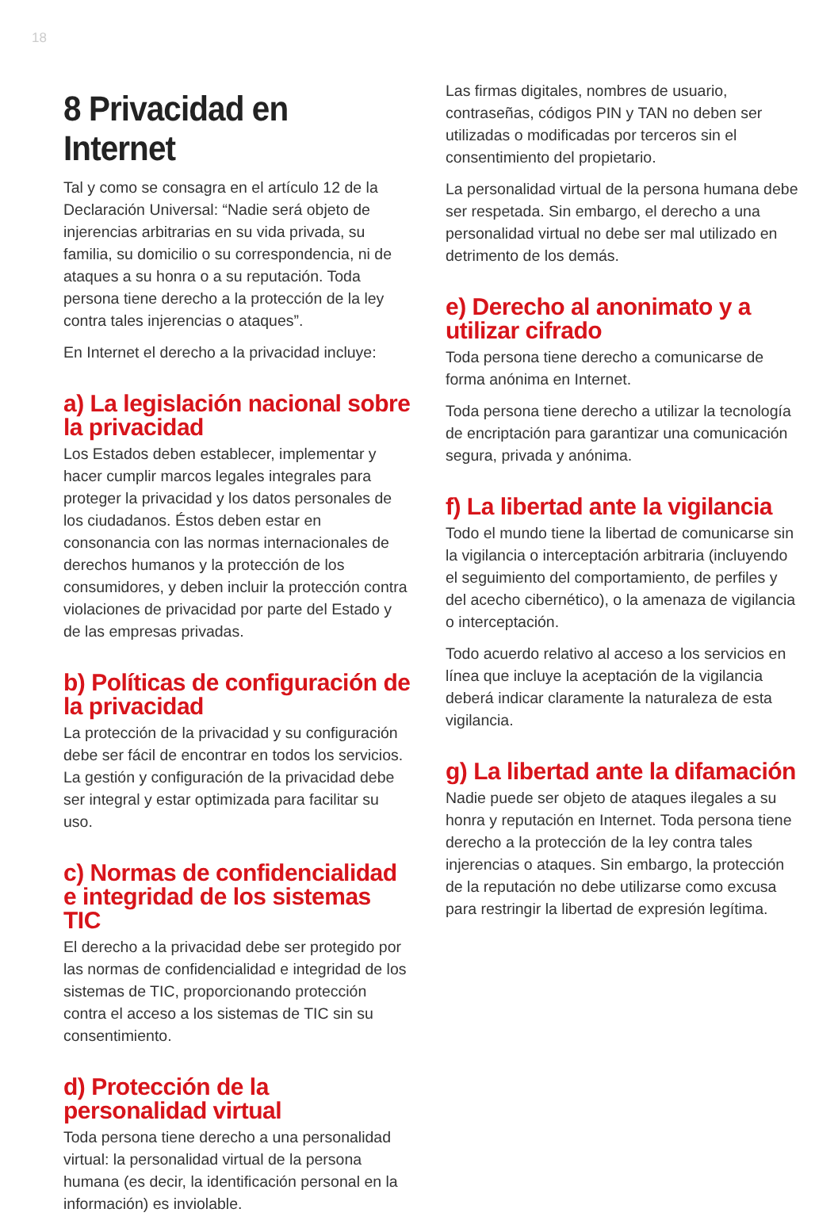18
8 Privacidad en Internet
Tal y como se consagra en el artículo 12 de la Declaración Universal: “Nadie será objeto de injerencias arbitrarias en su vida privada, su familia, su domicilio o su correspondencia, ni de ataques a su honra o a su reputación. Toda persona tiene derecho a la protección de la ley contra tales injerencias o ataques”.
En Internet el derecho a la privacidad incluye:
a) La legislación nacional sobre la privacidad
Los Estados deben establecer, implementar y hacer cumplir marcos legales integrales para proteger la privacidad y los datos personales de los ciudadanos. Éstos deben estar en consonancia con las normas internacionales de derechos humanos y la protección de los consumidores, y deben incluir la protección contra violaciones de privacidad por parte del Estado y de las empresas privadas.
b) Políticas de configuración de la privacidad
La protección de la privacidad y su configuración debe ser fácil de encontrar en todos los servicios. La gestión y configuración de la privacidad debe ser integral y estar optimizada para facilitar su uso.
c) Normas de confidencialidad e integridad de los sistemas TIC
El derecho a la privacidad debe ser protegido por las normas de confidencialidad e integridad de los sistemas de TIC, proporcionando protección contra el acceso a los sistemas de TIC sin su consentimiento.
d) Protección de la personalidad virtual
Toda persona tiene derecho a una personalidad virtual: la personalidad virtual de la persona humana (es decir, la identificación personal en la información) es inviolable.
Las firmas digitales, nombres de usuario, contraseñas, códigos PIN y TAN no deben ser utilizadas o modificadas por terceros sin el consentimiento del propietario.
La personalidad virtual de la persona humana debe ser respetada. Sin embargo, el derecho a una personalidad virtual no debe ser mal utilizado en detrimento de los demás.
e) Derecho al anonimato y a utilizar cifrado
Toda persona tiene derecho a comunicarse de forma anónima en Internet.
Toda persona tiene derecho a utilizar la tecnología de encriptación para garantizar una comunicación segura, privada y anónima.
f) La libertad ante la vigilancia
Todo el mundo tiene la libertad de comunicarse sin la vigilancia o interceptación arbitraria (incluyendo el seguimiento del comportamiento, de perfiles y del acecho cibernético), o la amenaza de vigilancia o interceptación.
Todo acuerdo relativo al acceso a los servicios en línea que incluye la aceptación de la vigilancia deberá indicar claramente la naturaleza de esta vigilancia.
g) La libertad ante la difamación
Nadie puede ser objeto de ataques ilegales a su honra y reputación en Internet. Toda persona tiene derecho a la protección de la ley contra tales injerencias o ataques. Sin embargo, la protección de la reputación no debe utilizarse como excusa para restringir la libertad de expresión legítima.